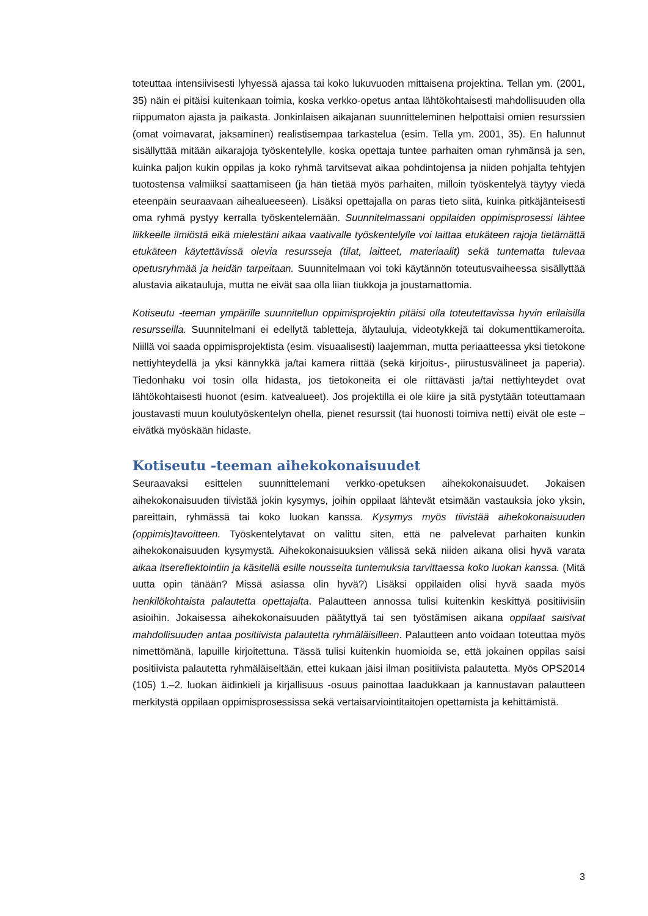toteuttaa intensiivisesti lyhyessä ajassa tai koko lukuvuoden mittaisena projektina. Tellan ym. (2001, 35) näin ei pitäisi kuitenkaan toimia, koska verkko-opetus antaa lähtökohtaisesti mahdollisuuden olla riippumaton ajasta ja paikasta. Jonkinlaisen aikajanan suunnitteleminen helpottaisi omien resurssien (omat voimavarat, jaksaminen) realistisempaa tarkastelua (esim. Tella ym. 2001, 35). En halunnut sisällyttää mitään aikarajoja työskentelylle, koska opettaja tuntee parhaiten oman ryhmänsä ja sen, kuinka paljon kukin oppilas ja koko ryhmä tarvitsevat aikaa pohdintojensa ja niiden pohjalta tehtyjen tuotostensa valmiiksi saattamiseen (ja hän tietää myös parhaiten, milloin työskentelyä täytyy viedä eteenpäin seuraavaan aihealueeseen). Lisäksi opettajalla on paras tieto siitä, kuinka pitkäjänteisesti oma ryhmä pystyy kerralla työskentelemään. Suunnitelmassani oppilaiden oppimisprosessi lähtee liikkeelle ilmiöstä eikä mielestäni aikaa vaativalle työskentelylle voi laittaa etukäteen rajoja tietämättä etukäteen käytettävissä olevia resursseja (tilat, laitteet, materiaalit) sekä tuntematta tulevaa opetusryhmää ja heidän tarpeitaan. Suunnitelmaan voi toki käytännön toteutusvaiheessa sisällyttää alustavia aikatauluja, mutta ne eivät saa olla liian tiukkoja ja joustamattomia.
Kotiseutu -teeman ympärille suunnitellun oppimisprojektin pitäisi olla toteutettavissa hyvin erilaisilla resursseilla. Suunnitelmani ei edellytä tabletteja, älytauluja, videotykkejä tai dokumenttikameroita. Niillä voi saada oppimisprojektista (esim. visuaalisesti) laajemman, mutta periaatteessa yksi tietokone nettiyhteydellä ja yksi kännykkä ja/tai kamera riittää (sekä kirjoitus-, piirustusvälineet ja paperia). Tiedonhaku voi tosin olla hidasta, jos tietokoneita ei ole riittävästi ja/tai nettiyhteydet ovat lähtökohtaisesti huonot (esim. katvealueet). Jos projektilla ei ole kiire ja sitä pystytään toteuttamaan joustavasti muun koulutyöskentelyn ohella, pienet resurssit (tai huonosti toimiva netti) eivät ole este – eivätkä myöskään hidaste.
Kotiseutu -teeman aihekokonaisuudet
Seuraavaksi esittelen suunnittelemani verkko-opetuksen aihekokonaisuudet. Jokaisen aihekokonaisuuden tiivistää jokin kysymys, joihin oppilaat lähtevät etsimään vastauksia joko yksin, pareittain, ryhmässä tai koko luokan kanssa. Kysymys myös tiivistää aihekokonaisuuden (oppimis)tavoitteen. Työskentelytavat on valittu siten, että ne palvelevat parhaiten kunkin aihekokonaisuuden kysymystä. Aihekokonaisuuksien välissä sekä niiden aikana olisi hyvä varata aikaa itsereflektointiin ja käsitellä esille nousseita tuntemuksia tarvittaessa koko luokan kanssa. (Mitä uutta opin tänään? Missä asiassa olin hyvä?) Lisäksi oppilaiden olisi hyvä saada myös henkilökohtaista palautetta opettajalta. Palautteen annossa tulisi kuitenkin keskittyä positiivisiin asioihin. Jokaisessa aihekokonaisuuden päätyttyä tai sen työstämisen aikana oppilaat saisivat mahdollisuuden antaa positiivista palautetta ryhmäläisilleen. Palautteen anto voidaan toteuttaa myös nimettömänä, lapuille kirjoitettuna. Tässä tulisi kuitenkin huomioida se, että jokainen oppilas saisi positiivista palautetta ryhmäläiseltään, ettei kukaan jäisi ilman positiivista palautetta. Myös OPS2014 (105) 1.–2. luokan äidinkieli ja kirjallisuus -osuus painottaa laadukkaan ja kannustavan palautteen merkitystä oppilaan oppimisprosessissa sekä vertaisarviointitaitojen opettamista ja kehittämistä.
3